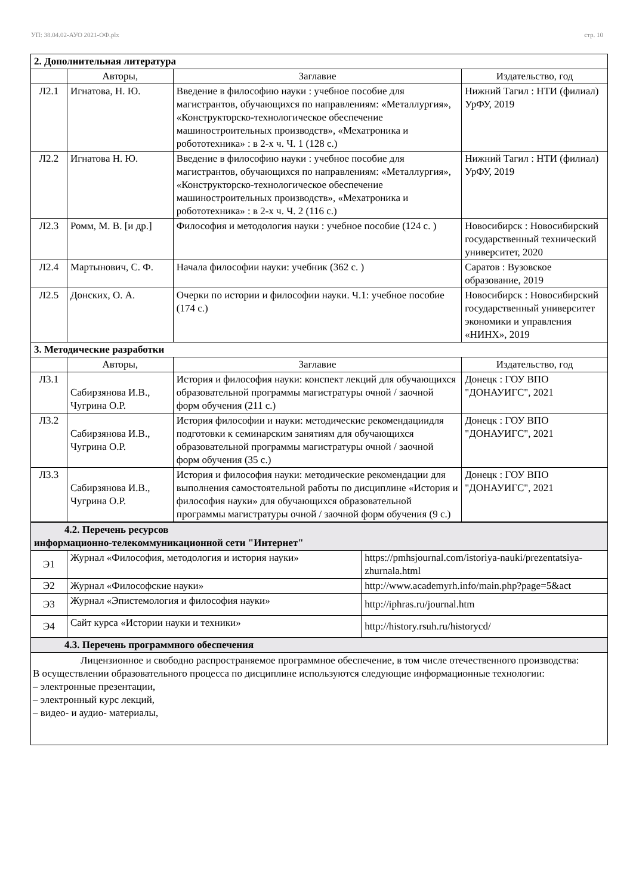УП: 38.04.02-АУО 2021-ОФ.plx стр. 10
| 2. Дополнительная литература | | | |
| | Авторы, | Заглавие | Издательство, год |
| Л2.1 | Игнатова, Н. Ю. | Введение в философию науки : учебное пособие для магистрантов, обучающихся по направлениям: «Металлургия», «Конструкторско-технологическое обеспечение машиностроительных производств», «Мехатроника и робототехника» : в 2-х ч. Ч. 1 (128 с.) | Нижний Тагил : НТИ (филиал) УрФУ, 2019 |
| Л2.2 | Игнатова Н. Ю. | Введение в философию науки : учебное пособие для магистрантов, обучающихся по направлениям: «Металлургия», «Конструкторско-технологическое обеспечение машиностроительных производств», «Мехатроника и робототехника» : в 2-х ч. Ч. 2 (116 с.) | Нижний Тагил : НТИ (филиал) УрФУ, 2019 |
| Л2.3 | Ромм, М. В. [и др.] | Философия и методология науки : учебное пособие (124 с. ) | Новосибирск : Новосибирский государственный технический университет, 2020 |
| Л2.4 | Мартынович, С. Ф. | Начала философии науки: учебник (362 с. ) | Саратов : Вузовское образование, 2019 |
| Л2.5 | Донских, О. А. | Очерки по истории и философии науки. Ч.1: учебное пособие (174 с.) | Новосибирск : Новосибирский государственный университет экономики и управления «НИНХ», 2019 |
| 3. Методические разработки | | | |
| | Авторы, | Заглавие | Издательство, год |
| Л3.1 | Сабирзянова И.В., Чугрина О.Р. | История и философия науки: конспект лекций для обучающихся образовательной программы магистратуры очной / заочной форм обучения (211 с.) | Донецк : ГОУ ВПО "ДОНАУИГС", 2021 |
| Л3.2 | Сабирзянова И.В., Чугрина О.Р. | История философии и науки: методические рекомендациидля подготовки к семинарским занятиям для обучающихся образовательной программы магистратуры очной / заочной форм обучения (35 с.) | Донецк : ГОУ ВПО "ДОНАУИГС", 2021 |
| Л3.3 | Сабирзянова И.В., Чугрина О.Р. | История и философия науки: методические рекомендации для выполнения самостоятельной работы по дисциплине «История и философия науки» для обучающихся образовательной программы магистратуры очной / заочной форм обучения (9 с.) | Донецк : ГОУ ВПО "ДОНАУИГС", 2021 |
| 4.2. Перечень ресурсов информационно-телекоммуникационной сети "Интернет" | | |
| Э1 | Журнал «Философия, методология и история науки» | https://pmhsjournal.com/istoriya-nauki/prezentatsiya-zhurnala.html |
| Э2 | Журнал «Философские науки» | http://www.academyrh.info/main.php?page=5&act |
| Э3 | Журнал «Эпистемология и философия науки» | http://iphras.ru/journal.htm |
| Э4 | Сайт курса «Истории науки и техники» | http://history.rsuh.ru/historycd/ |
| 4.3. Перечень программного обеспечения | | |
| Лицензионное и свободно распространяемое программное обеспечение, в том числе отечественного производства: В осуществлении образовательного процесса по дисциплине используются следующие информационные технологии: – электронные презентации, – электронный курс лекций, – видео- и аудио- материалы, | | |